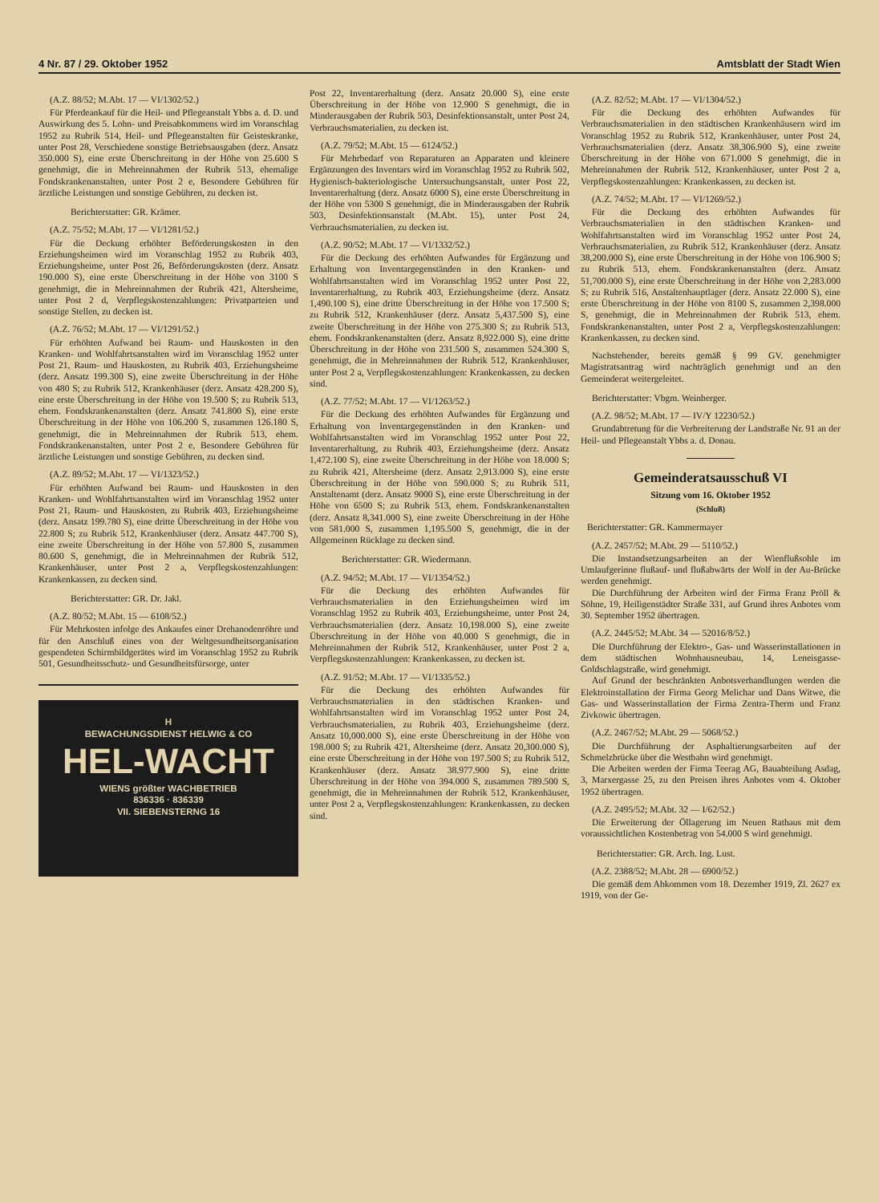4 Nr. 87 / 29. Oktober 1952 Amtsblatt der Stadt Wien
(A.Z. 88/52; M.Abt. 17 — VI/1302/52.)
Für Pferdeankauf für die Heil- und Pflegeanstalt Ybbs a. d. D. und Auswirkung des 5. Lohn- und Preisabkommens wird im Voranschlag 1952 zu Rubrik 514, Heil- und Pflegeanstalten für Geisteskranke, unter Post 28, Verschiedene sonstige Betriebsausgaben (derz. Ansatz 350.000 S), eine erste Überschreitung in der Höhe von 25.600 S genehmigt, die in Mehreinnahmen der Rubrik 513, ehemalige Fondskrankenanstalten, unter Post 2 e, Besondere Gebühren für ärztliche Leistungen und sonstige Gebühren, zu decken ist.
Berichterstatter: GR. Krämer.
(A.Z. 75/52; M.Abt. 17 — VI/1281/52.)
Für die Deckung erhöhter Beförderungskosten in den Erziehungsheimen wird im Voranschlag 1952 zu Rubrik 403, Erziehungsheime, unter Post 26, Beförderungskosten (derz. Ansatz 190.000 S), eine erste Überschreitung in der Höhe von 3100 S genehmigt, die in Mehreinnahmen der Rubrik 421, Altersheime, unter Post 2 d, Verpflegskostenzahlungen: Privatparteien und sonstige Stellen, zu decken ist.
(A.Z. 76/52; M.Abt. 17 — VI/1291/52.)
Für erhöhten Aufwand bei Raum- und Hauskosten in den Kranken- und Wohlfahrtsanstalten wird im Voranschlag 1952 unter Post 21, Raum- und Hauskosten, zu Rubrik 403, Erziehungsheime (derz. Ansatz 199.300 S), eine zweite Überschreitung in der Höhe von 480 S; zu Rubrik 512, Krankenhäuser (derz. Ansatz 428.200 S), eine erste Überschreitung in der Höhe von 19.500 S; zu Rubrik 513, ehem. Fondskrankenanstalten (derz. Ansatz 741.800 S), eine erste Überschreitung in der Höhe von 106.200 S, zusammen 126.180 S, genehmigt, die in Mehreinnahmen der Rubrik 513, ehem. Fondskrankenanstalten, unter Post 2 e, Besondere Gebühren für ärztliche Leistungen und sonstige Gebühren, zu decken sind.
(A.Z. 89/52; M.Abt. 17 — VI/1323/52.)
Für erhöhten Aufwand bei Raum- und Hauskosten in den Kranken- und Wohlfahrtsanstalten wird im Voranschlag 1952 unter Post 21, Raum- und Hauskosten, zu Rubrik 403, Erziehungsheime (derz. Ansatz 199.780 S), eine dritte Überschreitung in der Höhe von 22.800 S; zu Rubrik 512, Krankenhäuser (derz. Ansatz 447.700 S), eine zweite Überschreitung in der Höhe von 57.800 S, zusammen 80.600 S, genehmigt, die in Mehreinnahmen der Rubrik 512, Krankenhäuser, unter Post 2 a, Verpflegskostenzahlungen: Krankenkassen, zu decken sind.
Berichterstatter: GR. Dr. Jakl.
(A.Z. 80/52; M.Abt. 15 — 6108/52.)
Für Mehrkosten infolge des Ankaufes einer Drehanodenröhre und für den Anschluß eines von der Weltgesundheitsorganisation gespendeten Schirmbildgerätes wird im Voranschlag 1952 zu Rubrik 501, Gesundheitsschutz- und Gesundheitsfürsorge, unter
H
BEWACHUNGSDIENST HELWIG & CO
HEL-WACHT
WIENS größter WACHBETRIEB
836336 · 836339
VII. SIEBENSTERNG 16
Post 22, Inventarerhaltung (derz. Ansatz 20.000 S), eine erste Überschreitung in der Höhe von 12.900 S genehmigt, die in Minderausgaben der Rubrik 503, Desinfektionsanstalt, unter Post 24, Verbrauchsmaterialien, zu decken ist.
(A.Z. 79/52; M.Abt. 15 — 6124/52.)
Für Mehrbedarf von Reparaturen an Apparaten und kleinere Ergänzungen des Inventars wird im Voranschlag 1952 zu Rubrik 502, Hygienisch-bakteriologische Untersuchungsanstalt, unter Post 22, Inventarerhaltung (derz. Ansatz 6000 S), eine erste Überschreitung in der Höhe von 5300 S genehmigt, die in Minderausgaben der Rubrik 503, Desinfektionsanstalt (M.Abt. 15), unter Post 24, Verbrauchsmaterialien, zu decken ist.
(A.Z. 90/52; M.Abt. 17 — VI/1332/52.)
Für die Deckung des erhöhten Aufwandes für Ergänzung und Erhaltung von Inventargegenständen in den Kranken- und Wohlfahrtsanstalten wird im Voranschlag 1952 unter Post 22, Inventarerhaltung, zu Rubrik 403, Erziehungsheime (derz. Ansatz 1,490.100 S), eine dritte Überschreitung in der Höhe von 17.500 S; zu Rubrik 512, Krankenhäuser (derz. Ansatz 5,437.500 S), eine zweite Überschreitung in der Höhe von 275.300 S; zu Rubrik 513, ehem. Fondskrankenanstalten (derz. Ansatz 8,922.000 S), eine dritte Überschreitung in der Höhe von 231.500 S, zusammen 524.300 S, genehmigt, die in Mehreinnahmen der Rubrik 512, Krankenhäuser, unter Post 2 a, Verpflegskostenzahlungen: Krankenkassen, zu decken sind.
(A.Z. 77/52; M.Abt. 17 — VI/1263/52.)
Für die Deckung des erhöhten Aufwandes für Ergänzung und Erhaltung von Inventargegenständen in den Kranken- und Wohlfahrtsanstalten wird im Voranschlag 1952 unter Post 22, Inventarerhaltung, zu Rubrik 403, Erziehungsheime (derz. Ansatz 1,472.100 S), eine zweite Überschreitung in der Höhe von 18.000 S; zu Rubrik 421, Altersheime (derz. Ansatz 2,913.000 S), eine erste Überschreitung in der Höhe von 590.000 S; zu Rubrik 511, Anstaltenamt (derz. Ansatz 9000 S), eine erste Überschreitung in der Höhe von 6500 S; zu Rubrik 513, ehem. Fondskrankenanstalten (derz. Ansatz 8,341.000 S), eine zweite Überschreitung in der Höhe von 581.000 S, zusammen 1,195.500 S, genehmigt, die in der Allgemeinen Rücklage zu decken sind.
Berichterstatter: GR. Wiedermann.
(A.Z. 94/52; M.Abt. 17 — VI/1354/52.)
Für die Deckung des erhöhten Aufwandes für Verbrauchsmaterialien in den Erziehungsheimen wird im Voranschlag 1952 zu Rubrik 403, Erziehungsheime, unter Post 24, Verbrauchsmaterialien (derz. Ansatz 10,198.000 S), eine zweite Überschreitung in der Höhe von 40.000 S genehmigt, die in Mehreinnahmen der Rubrik 512, Krankenhäuser, unter Post 2 a, Verpflegskostenzahlungen: Krankenkassen, zu decken ist.
(A.Z. 91/52; M.Abt. 17 — VI/1335/52.)
Für die Deckung des erhöhten Aufwandes für Verbrauchsmaterialien in den städtischen Kranken- und Wohlfahrtsanstalten wird im Voranschlag 1952 unter Post 24, Verbrauchsmaterialien, zu Rubrik 403, Erziehungsheime (derz. Ansatz 10,000.000 S), eine erste Überschreitung in der Höhe von 198.000 S; zu Rubrik 421, Altersheime (derz. Ansatz 20,300.000 S), eine erste Überschreitung in der Höhe von 197.500 S; zu Rubrik 512, Krankenhäuser (derz. Ansatz 38.977.900 S), eine dritte Überschreitung in der Höhe von 394.000 S, zusammen 789.500 S, genehmigt, die in Mehreinnahmen der Rubrik 512, Krankenhäuser, unter Post 2 a, Verpflegskostenzahlungen: Krankenkassen, zu decken sind.
(A.Z. 82/52; M.Abt. 17 — VI/1304/52.)
Für die Deckung des erhöhten Aufwandes für Verbrauchsmaterialien in den städtischen Krankenhäusern wird im Voranschlag 1952 zu Rubrik 512, Krankenhäuser, unter Post 24, Verbrauchsmaterialien (derz. Ansatz 38,306.900 S), eine zweite Überschreitung in der Höhe von 671.000 S genehmigt, die in Mehreinnahmen der Rubrik 512, Krankenhäuser, unter Post 2 a, Verpflegskostenzahlungen: Krankenkassen, zu decken ist.
(A.Z. 74/52; M.Abt. 17 — VI/1269/52.)
Für die Deckung des erhöhten Aufwandes für Verbrauchsmaterialien in den städtischen Kranken- und Wohlfahrtsanstalten wird im Voranschlag 1952 unter Post 24, Verbrauchsmaterialien, zu Rubrik 512, Krankenhäuser (derz. Ansatz 38,200.000 S), eine erste Überschreitung in der Höhe von 106.900 S; zu Rubrik 513, ehem. Fondskrankenanstalten (derz. Ansatz 51,700.000 S), eine erste Überschreitung in der Höhe von 2,283.000 S; zu Rubrik 516, Anstaltenhauptlager (derz. Ansatz 22.000 S), eine erste Überschreitung in der Höhe von 8100 S, zusammen 2,398.000 S, genehmigt, die in Mehreinnahmen der Rubrik 513, ehem. Fondskrankenanstalten, unter Post 2 a, Verpflegskostenzahlungen: Krankenkassen, zu decken sind.
Nachstehender, bereits gemäß § 99 GV. genehmigter Magistratsantrag wird nachträglich genehmigt und an den Gemeinderat weitergeleitet.
Berichterstatter: Vbgm. Weinberger.
(A.Z. 98/52; M.Abt. 17 — IV/Y 12230/52.)
Grundabtretung für die Verbreiterung der Landstraße Nr. 91 an der Heil- und Pflegeanstalt Ybbs a. d. Donau.
Gemeinderatsausschuß VI
Sitzung vom 16. Oktober 1952
(Schluß)
Berichterstatter: GR. Kammermayer
(A.Z. 2457/52; M.Abt. 29 — 5110/52.)
Die Instandsetzungsarbeiten an der Wienflußsohle im Umlaufgerinne flußauf- und flußabwärts der Wolf in der Au-Brücke werden genehmigt.
Die Durchführung der Arbeiten wird der Firma Franz Pröll & Söhne, 19, Heiligenstädter Straße 331, auf Grund ihres Anbotes vom 30. September 1952 übertragen.
(A.Z. 2445/52; M.Abt. 34 — 52016/8/52.)
Die Durchführung der Elektro-, Gas- und Wasserinstallationen in dem städtischen Wohnhausneubau, 14, Leneisgasse-Goldschlagstraße, wird genehmigt.
Auf Grund der beschränkten Anbotsverhandlungen werden die Elektroinstallation der Firma Georg Melichar und Dans Witwe, die Gas- und Wasserinstallation der Firma Zentra-Therm und Franz Zivkowic übertragen.
(A.Z. 2467/52; M.Abt. 29 — 5068/52.)
Die Durchführung der Asphaltierungsarbeiten auf der Schmelzbrücke über die Westbahn wird genehmigt.
Die Arbeiten werden der Firma Teerag AG, Bauabteilung Asdag, 3, Marxergasse 25, zu den Preisen ihres Anbotes vom 4. Oktober 1952 übertragen.
(A.Z. 2495/52; M.Abt. 32 — I/62/52.)
Die Erweiterung der Öllagerung im Neuen Rathaus mit dem voraussichtlichen Kostenbetrag von 54.000 S wird genehmigt.
Berichterstatter: GR. Arch. Ing. Lust.
(A.Z. 2388/52; M.Abt. 28 — 6900/52.)
Die gemäß dem Abkommen vom 18. Dezember 1919, Zl. 2627 ex 1919, von der Ge-